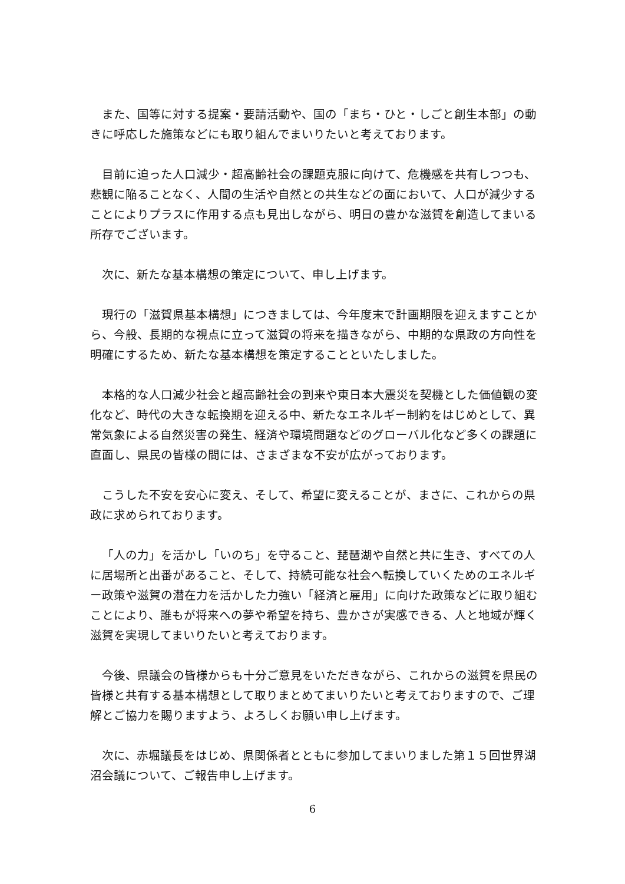また、国等に対する提案・要請活動や、国の「まち・ひと・しごと創生本部」の動きに呼応した施策などにも取り組んでまいりたいと考えております。
目前に迫った人口減少・超高齢社会の課題克服に向けて、危機感を共有しつつも、悲観に陥ることなく、人間の生活や自然との共生などの面において、人口が減少することによりプラスに作用する点も見出しながら、明日の豊かな滋賀を創造してまいる所存でございます。
次に、新たな基本構想の策定について、申し上げます。
現行の「滋賀県基本構想」につきましては、今年度末で計画期限を迎えますことから、今般、長期的な視点に立って滋賀の将来を描きながら、中期的な県政の方向性を明確にするため、新たな基本構想を策定することといたしました。
本格的な人口減少社会と超高齢社会の到来や東日本大震災を契機とした価値観の変化など、時代の大きな転換期を迎える中、新たなエネルギー制約をはじめとして、異常気象による自然災害の発生、経済や環境問題などのグローバル化など多くの課題に直面し、県民の皆様の間には、さまざまな不安が広がっております。
こうした不安を安心に変え、そして、希望に変えることが、まさに、これからの県政に求められております。
「人の力」を活かし「いのち」を守ること、琵琶湖や自然と共に生き、すべての人に居場所と出番があること、そして、持続可能な社会へ転換していくためのエネルギー政策や滋賀の潜在力を活かした力強い「経済と雇用」に向けた政策などに取り組むことにより、誰もが将来への夢や希望を持ち、豊かさが実感できる、人と地域が輝く滋賀を実現してまいりたいと考えております。
今後、県議会の皆様からも十分ご意見をいただきながら、これからの滋賀を県民の皆様と共有する基本構想として取りまとめてまいりたいと考えておりますので、ご理解とご協力を賜りますよう、よろしくお願い申し上げます。
次に、赤堀議長をはじめ、県関係者とともに参加してまいりました第１５回世界湖沼会議について、ご報告申し上げます。
6